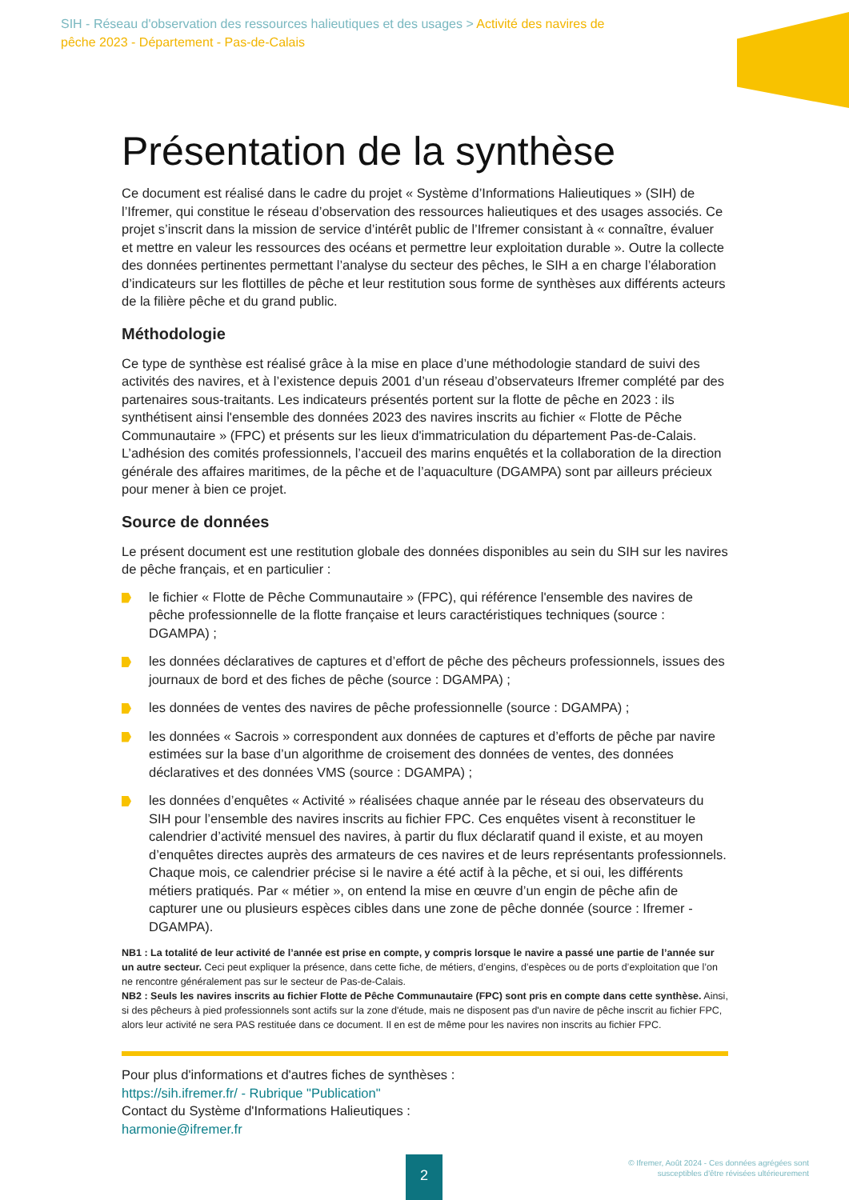SIH - Réseau d'observation des ressources halieutiques et des usages > Activité des navires de pêche 2023 - Département - Pas-de-Calais
Présentation de la synthèse
Ce document est réalisé dans le cadre du projet « Système d’Informations Halieutiques » (SIH) de l’Ifremer, qui constitue le réseau d’observation des ressources halieutiques et des usages associés. Ce projet s’inscrit dans la mission de service d’intérêt public de l’Ifremer consistant à « connaître, évaluer et mettre en valeur les ressources des océans et permettre leur exploitation durable ». Outre la collecte des données pertinentes permettant l’analyse du secteur des pêches, le SIH a en charge l’élaboration d’indicateurs sur les flottilles de pêche et leur restitution sous forme de synthèses aux différents acteurs de la filière pêche et du grand public.
Méthodologie
Ce type de synthèse est réalisé grâce à la mise en place d’une méthodologie standard de suivi des activités des navires, et à l’existence depuis 2001 d’un réseau d’observateurs Ifremer complété par des partenaires sous-traitants. Les indicateurs présentés portent sur la flotte de pêche en 2023 : ils synthétisent ainsi l'ensemble des données 2023 des navires inscrits au fichier « Flotte de Pêche Communautaire » (FPC) et présents sur les lieux d'immatriculation du département Pas-de-Calais. L’adhésion des comités professionnels, l’accueil des marins enquêtés et la collaboration de la direction générale des affaires maritimes, de la pêche et de l’aquaculture (DGAMPA) sont par ailleurs précieux pour mener à bien ce projet.
Source de données
Le présent document est une restitution globale des données disponibles au sein du SIH sur les navires de pêche français, et en particulier :
le fichier « Flotte de Pêche Communautaire » (FPC), qui référence l'ensemble des navires de pêche professionnelle de la flotte française et leurs caractéristiques techniques (source : DGAMPA) ;
les données déclaratives de captures et d’effort de pêche des pêcheurs professionnels, issues des journaux de bord et des fiches de pêche (source : DGAMPA) ;
les données de ventes des navires de pêche professionnelle (source : DGAMPA) ;
les données « Sacrois » correspondent aux données de captures et d’efforts de pêche par navire estimées sur la base d’un algorithme de croisement des données de ventes, des données déclaratives et des données VMS (source : DGAMPA) ;
les données d’enquêtes « Activité » réalisées chaque année par le réseau des observateurs du SIH pour l’ensemble des navires inscrits au fichier FPC. Ces enquêtes visent à reconstituer le calendrier d’activité mensuel des navires, à partir du flux déclaratif quand il existe, et au moyen d’enquêtes directes auprès des armateurs de ces navires et de leurs représentants professionnels. Chaque mois, ce calendrier précise si le navire a été actif à la pêche, et si oui, les différents métiers pratiqués. Par « métier », on entend la mise en œuvre d’un engin de pêche afin de capturer une ou plusieurs espèces cibles dans une zone de pêche donnée (source : Ifremer - DGAMPA).
NB1 : La totalité de leur activité de l’année est prise en compte, y compris lorsque le navire a passé une partie de l’année sur un autre secteur. Ceci peut expliquer la présence, dans cette fiche, de métiers, d’engins, d’espèces ou de ports d’exploitation que l’on ne rencontre généralement pas sur le secteur de Pas-de-Calais.
NB2 : Seuls les navires inscrits au fichier Flotte de Pêche Communautaire (FPC) sont pris en compte dans cette synthèse. Ainsi, si des pêcheurs à pied professionnels sont actifs sur la zone d'étude, mais ne disposent pas d'un navire de pêche inscrit au fichier FPC, alors leur activité ne sera PAS restituée dans ce document. Il en est de même pour les navires non inscrits au fichier FPC.
Pour plus d'informations et d'autres fiches de synthèses :
https://sih.ifremer.fr/ - Rubrique "Publication"
Contact du Système d'Informations Halieutiques :
harmonie@ifremer.fr
2
© Ifremer, Août 2024 - Ces données agrégées sont
susceptibles d'être révisées ultérieurement